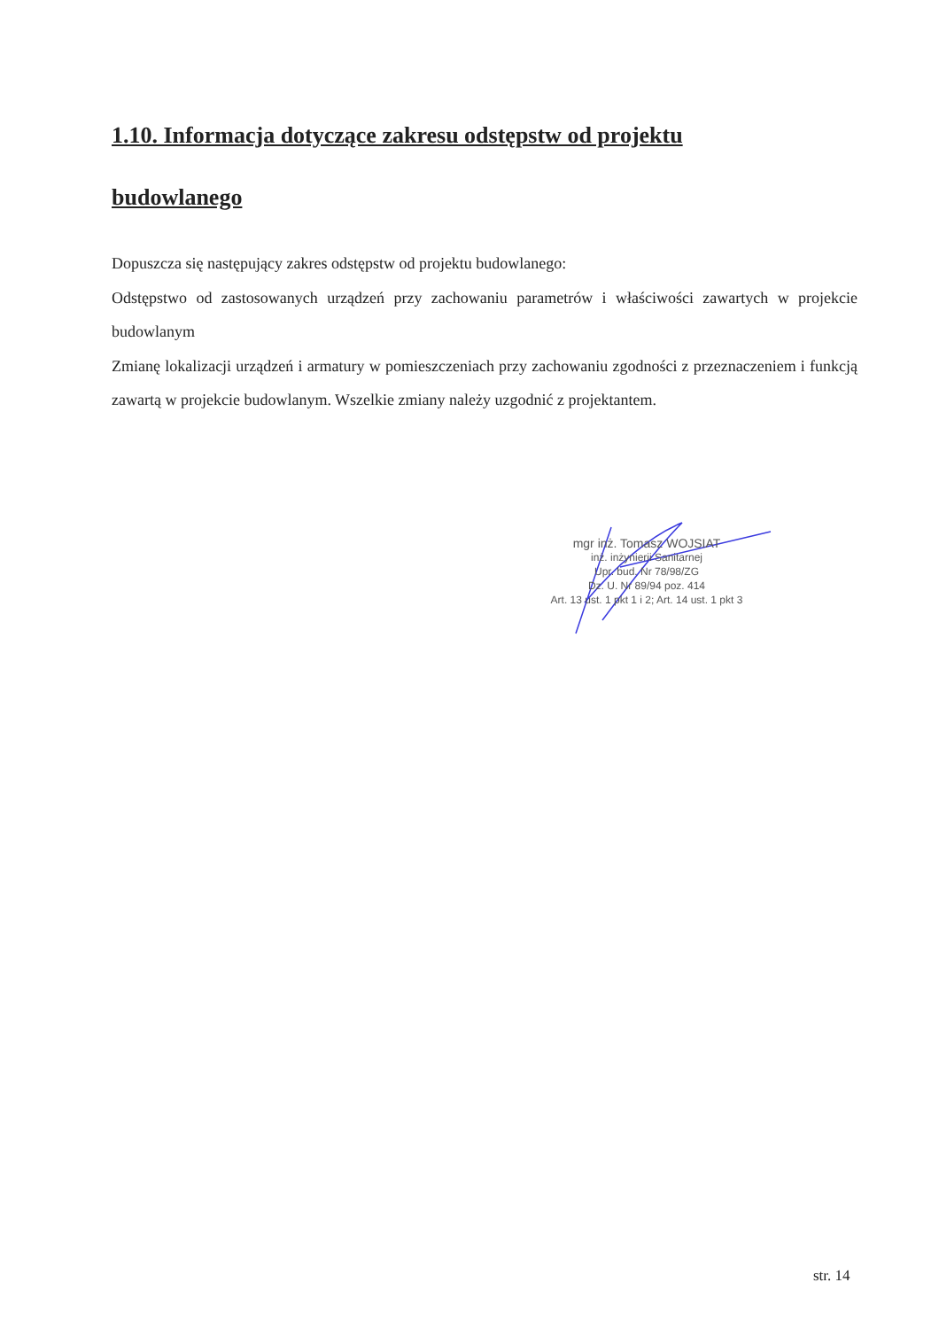1.10. Informacja dotyczące zakresu odstępstw od projektu budowlanego
Dopuszcza się następujący zakres odstępstw od projektu budowlanego:
Odstępstwo od zastosowanych urządzeń przy zachowaniu parametrów i właściwości zawartych w projekcie budowlanym
Zmianę lokalizacji urządzeń i armatury w pomieszczeniach przy zachowaniu zgodności z przeznaczeniem i funkcją zawartą w projekcie budowlanym. Wszelkie zmiany należy uzgodnić z projektantem.
mgr inż. Tomasz WOJSIAT
inż. inżynierii Sanitarnej
Upr. bud. Nr 78/98/ZG
Dz. U. Nr 89/94 poz. 414
Art. 13 ust. 1 pkt 1 i 2; Art. 14 ust. 1 pkt 3
str. 14